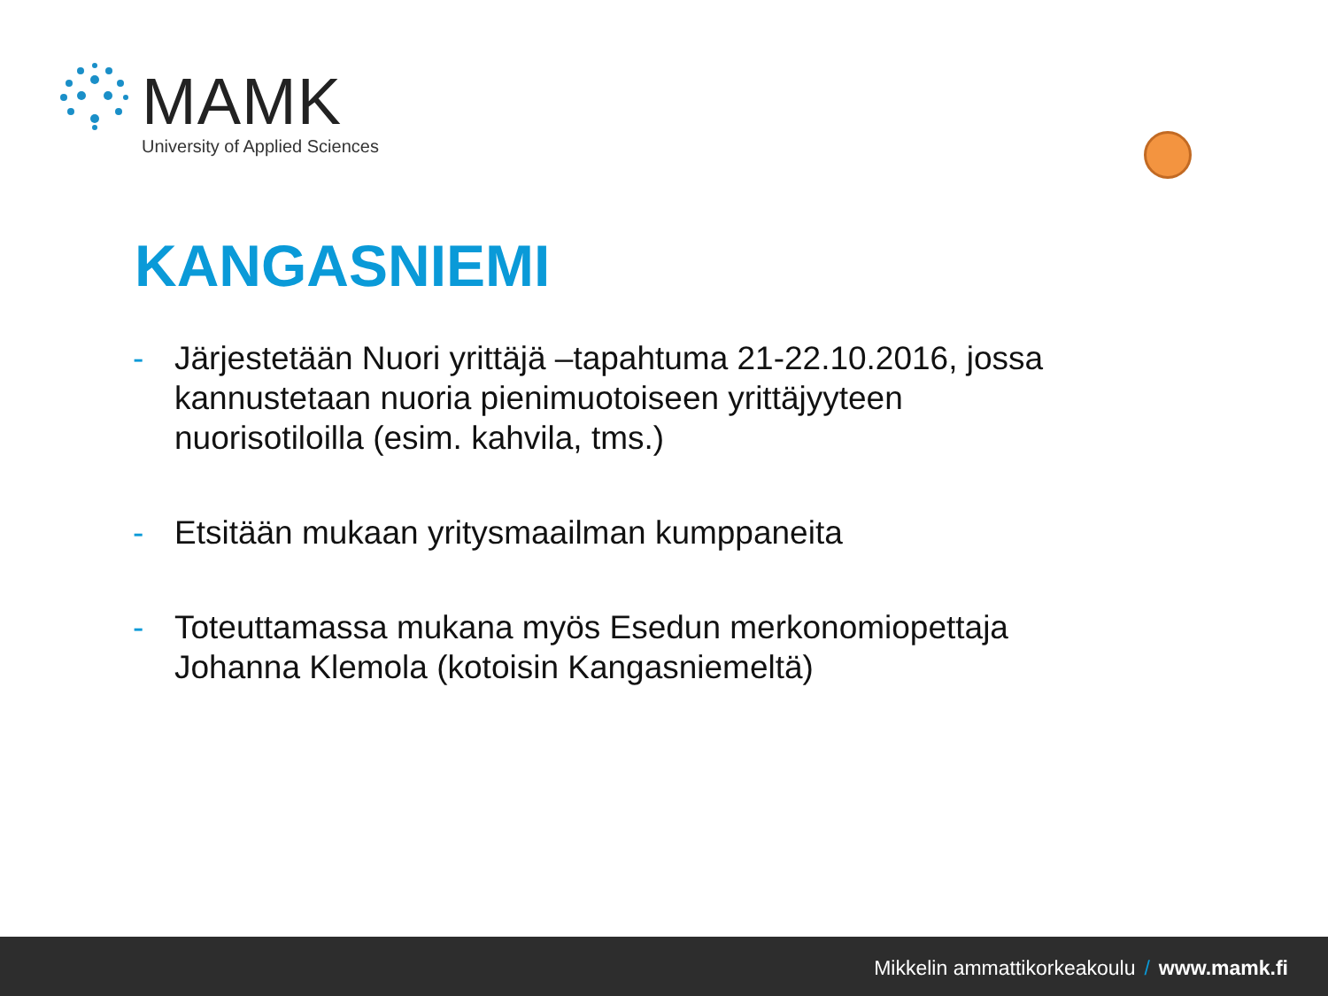MAMK
University of Applied Sciences
KANGASNIEMI
- Järjestetään Nuori yrittäjä –tapahtuma 21-22.10.2016, jossa kannustetaan nuoria pienimuotoiseen yrittäjyyteen nuorisotiloilla (esim. kahvila, tms.)
- Etsitään mukaan yritysmaailman kumppaneita
- Toteuttamassa mukana myös Esedun merkonomiopettaja Johanna Klemola (kotoisin Kangasniemeltä)
Mikkelin ammattikorkeakoulu / www.mamk.fi